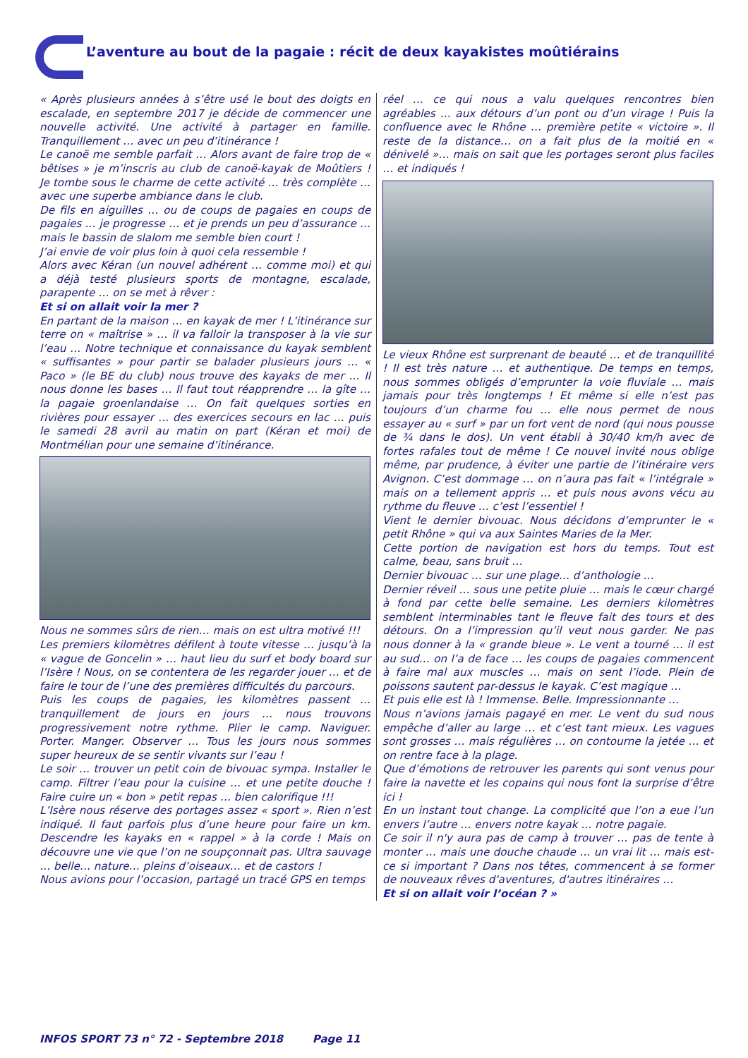L’aventure au bout de la pagaie : récit de deux kayakistes moûtiérains
« Après plusieurs années à s’être usé le bout des doigts en escalade, en septembre 2017 je décide de commencer une nouvelle activité. Une activité à partager en famille. Tranquillement … avec un peu d’itinérance !
Le canoë me semble parfait … Alors avant de faire trop de « bêtises » je m’inscris au club de canoë-kayak de Moûtiers ! Je tombe sous le charme de cette activité … très complète … avec une superbe ambiance dans le club.
De fils en aiguilles … ou de coups de pagaies en coups de pagaies … je progresse … et je prends un peu d’assurance … mais le bassin de slalom me semble bien court !
J’ai envie de voir plus loin à quoi cela ressemble !
Alors avec Kéran (un nouvel adhérent … comme moi) et qui a déjà testé plusieurs sports de montagne, escalade, parapente … on se met à rêver :
Et si on allait voir la mer ?
En partant de la maison … en kayak de mer ! L’itinérance sur terre on « maîtrise » … il va falloir la transposer à la vie sur l’eau … Notre technique et connaissance du kayak semblent « suffisantes » pour partir se balader plusieurs jours … « Paco » (le BE du club) nous trouve des kayaks de mer … Il nous donne les bases … Il faut tout réapprendre … la gîte … la pagaie groenlandaise … On fait quelques sorties en rivières pour essayer … des exercices secours en lac … puis le samedi 28 avril au matin on part (Kéran et moi) de Montmélian pour une semaine d’itinérance.
Nous ne sommes sûrs de rien… mais on est ultra motivé !!!
Les premiers kilomètres défilent à toute vitesse … jusqu’à la « vague de Goncelin » … haut lieu du surf et body board sur l’Isère ! Nous, on se contentera de les regarder jouer … et de faire le tour de l’une des premières difficultés du parcours.
Puis les coups de pagaies, les kilomètres passent … tranquillement de jours en jours … nous trouvons progressivement notre rythme. Plier le camp. Naviguer. Porter. Manger. Observer … Tous les jours nous sommes super heureux de se sentir vivants sur l’eau !
Le soir … trouver un petit coin de bivouac sympa. Installer le camp. Filtrer l’eau pour la cuisine … et une petite douche ! Faire cuire un « bon » petit repas … bien calorifique !!!
L’Isère nous réserve des portages assez « sport ». Rien n’est indiqué. Il faut parfois plus d’une heure pour faire un km. Descendre les kayaks en « rappel » à la corde ! Mais on découvre une vie que l’on ne soupçonnait pas. Ultra sauvage … belle… nature… pleins d’oiseaux… et de castors !
Nous avions pour l’occasion, partagé un tracé GPS en temps
réel … ce qui nous a valu quelques rencontres bien agréables … aux détours d’un pont ou d’un virage ! Puis la confluence avec le Rhône … première petite « victoire ». Il reste de la distance… on a fait plus de la moitié en « dénivelé »… mais on sait que les portages seront plus faciles … et indiqués !
Le vieux Rhône est surprenant de beauté … et de tranquillité ! Il est très nature … et authentique. De temps en temps, nous sommes obligés d’emprunter la voie fluviale … mais jamais pour très longtemps ! Et même si elle n’est pas toujours d’un charme fou … elle nous permet de nous essayer au « surf » par un fort vent de nord (qui nous pousse de ¾ dans le dos). Un vent établi à 30/40 km/h avec de fortes rafales tout de même ! Ce nouvel invité nous oblige même, par prudence, à éviter une partie de l’itinéraire vers Avignon. C’est dommage … on n’aura pas fait « l’intégrale » mais on a tellement appris … et puis nous avons vécu au rythme du fleuve … c’est l’essentiel !
Vient le dernier bivouac. Nous décidons d’emprunter le « petit Rhône » qui va aux Saintes Maries de la Mer.
Cette portion de navigation est hors du temps. Tout est calme, beau, sans bruit …
Dernier bivouac … sur une plage… d’anthologie …
Dernier réveil … sous une petite pluie … mais le cœur chargé à fond par cette belle semaine. Les derniers kilomètres semblent interminables tant le fleuve fait des tours et des détours. On a l’impression qu’il veut nous garder. Ne pas nous donner à la « grande bleue ». Le vent a tourné … il est au sud… on l’a de face … les coups de pagaies commencent à faire mal aux muscles … mais on sent l’iode. Plein de poissons sautent par-dessus le kayak. C’est magique …
Et puis elle est là ! Immense. Belle. Impressionnante …
Nous n’avions jamais pagayé en mer. Le vent du sud nous empêche d’aller au large … et c’est tant mieux. Les vagues sont grosses … mais régulières … on contourne la jetée … et on rentre face à la plage.
Que d’émotions de retrouver les parents qui sont venus pour faire la navette et les copains qui nous font la surprise d’être ici !
En un instant tout change. La complicité que l’on a eue l’un envers l’autre … envers notre kayak … notre pagaie.
Ce soir il n'y aura pas de camp à trouver … pas de tente à monter … mais une douche chaude … un vrai lit … mais est-ce si important ? Dans nos têtes, commencent à se former de nouveaux rêves d'aventures, d'autres itinéraires …
Et si on allait voir l’océan ? »
INFOS SPORT 73 n° 72 - Septembre 2018 Page 11